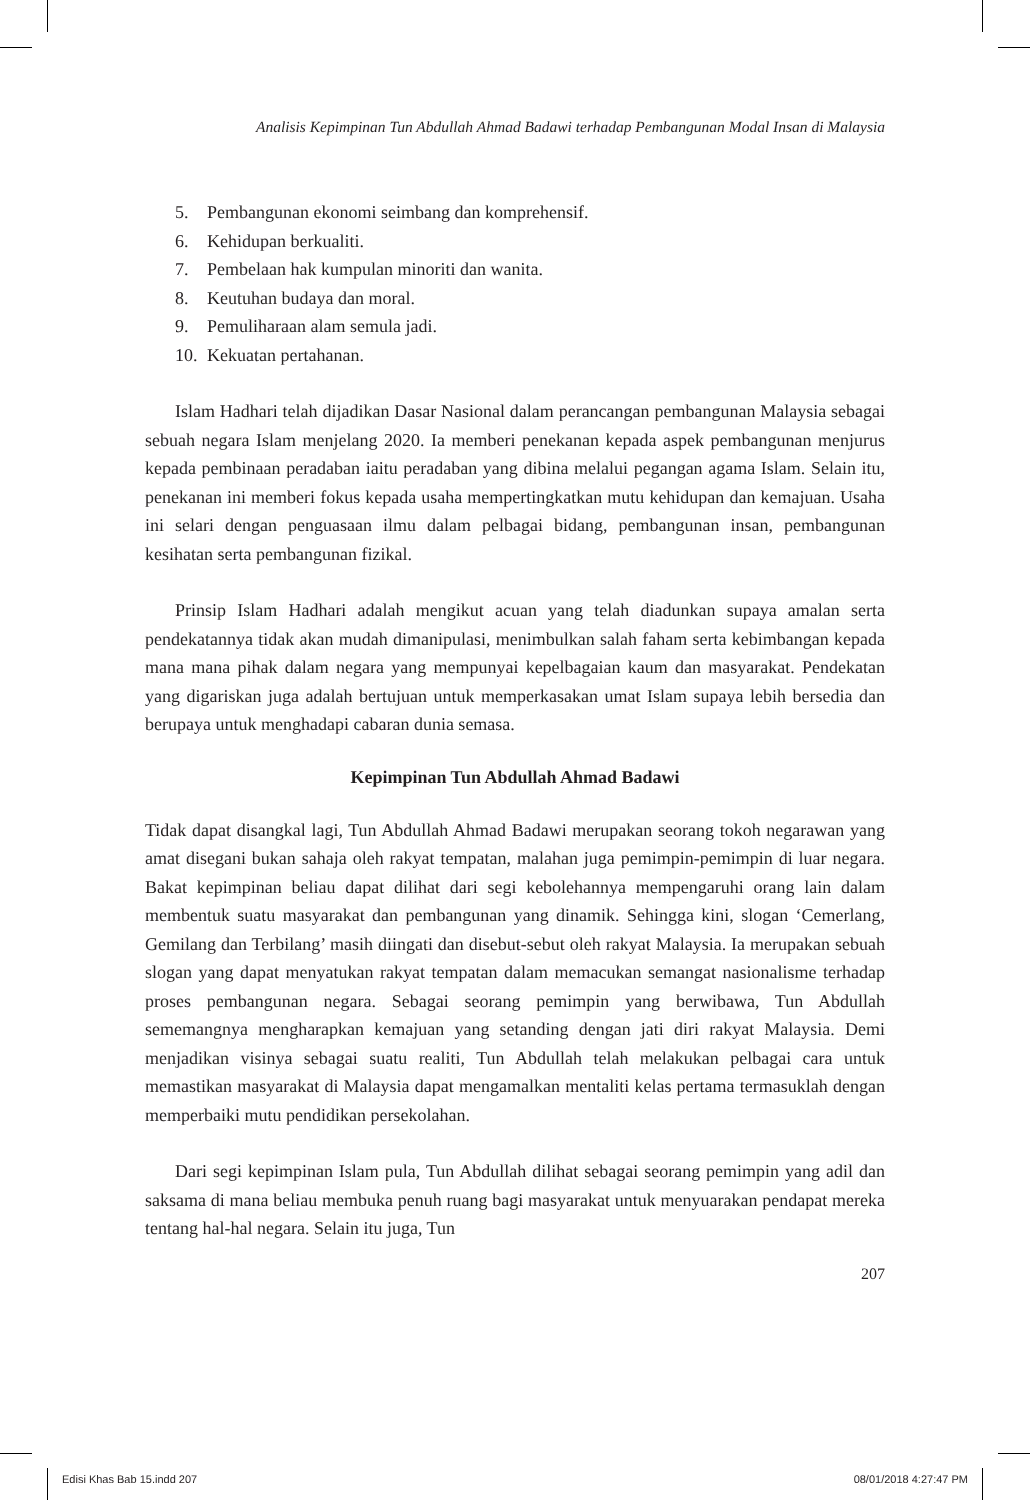Analisis Kepimpinan Tun Abdullah Ahmad Badawi terhadap Pembangunan Modal Insan di Malaysia
5. Pembangunan ekonomi seimbang dan komprehensif.
6. Kehidupan berkualiti.
7. Pembelaan hak kumpulan minoriti dan wanita.
8. Keutuhan budaya dan moral.
9. Pemuliharaan alam semula jadi.
10. Kekuatan pertahanan.
Islam Hadhari telah dijadikan Dasar Nasional dalam perancangan pembangunan Malaysia sebagai sebuah negara Islam menjelang 2020. Ia memberi penekanan kepada aspek pembangunan menjurus kepada pembinaan peradaban iaitu peradaban yang dibina melalui pegangan agama Islam. Selain itu, penekanan ini memberi fokus kepada usaha mempertingkatkan mutu kehidupan dan kemajuan. Usaha ini selari dengan penguasaan ilmu dalam pelbagai bidang, pembangunan insan, pembangunan kesihatan serta pembangunan fizikal.
Prinsip Islam Hadhari adalah mengikut acuan yang telah diadunkan supaya amalan serta pendekatannya tidak akan mudah dimanipulasi, menimbulkan salah faham serta kebimbangan kepada mana mana pihak dalam negara yang mempunyai kepelbagaian kaum dan masyarakat. Pendekatan yang digariskan juga adalah bertujuan untuk memperkasakan umat Islam supaya lebih bersedia dan berupaya untuk menghadapi cabaran dunia semasa.
Kepimpinan Tun Abdullah Ahmad Badawi
Tidak dapat disangkal lagi, Tun Abdullah Ahmad Badawi merupakan seorang tokoh negarawan yang amat disegani bukan sahaja oleh rakyat tempatan, malahan juga pemimpin-pemimpin di luar negara. Bakat kepimpinan beliau dapat dilihat dari segi kebolehannya mempengaruhi orang lain dalam membentuk suatu masyarakat dan pembangunan yang dinamik. Sehingga kini, slogan ‘Cemerlang, Gemilang dan Terbilang’ masih diingati dan disebut-sebut oleh rakyat Malaysia. Ia merupakan sebuah slogan yang dapat menyatukan rakyat tempatan dalam memacukan semangat nasionalisme terhadap proses pembangunan negara. Sebagai seorang pemimpin yang berwibawa, Tun Abdullah sememangnya mengharapkan kemajuan yang setanding dengan jati diri rakyat Malaysia. Demi menjadikan visinya sebagai suatu realiti, Tun Abdullah telah melakukan pelbagai cara untuk memastikan masyarakat di Malaysia dapat mengamalkan mentaliti kelas pertama termasuklah dengan memperbaiki mutu pendidikan persekolahan.
Dari segi kepimpinan Islam pula, Tun Abdullah dilihat sebagai seorang pemimpin yang adil dan saksama di mana beliau membuka penuh ruang bagi masyarakat untuk menyuarakan pendapat mereka tentang hal-hal negara. Selain itu juga, Tun
207
Edisi Khas Bab 15.indd 207 08/01/2018 4:27:47 PM